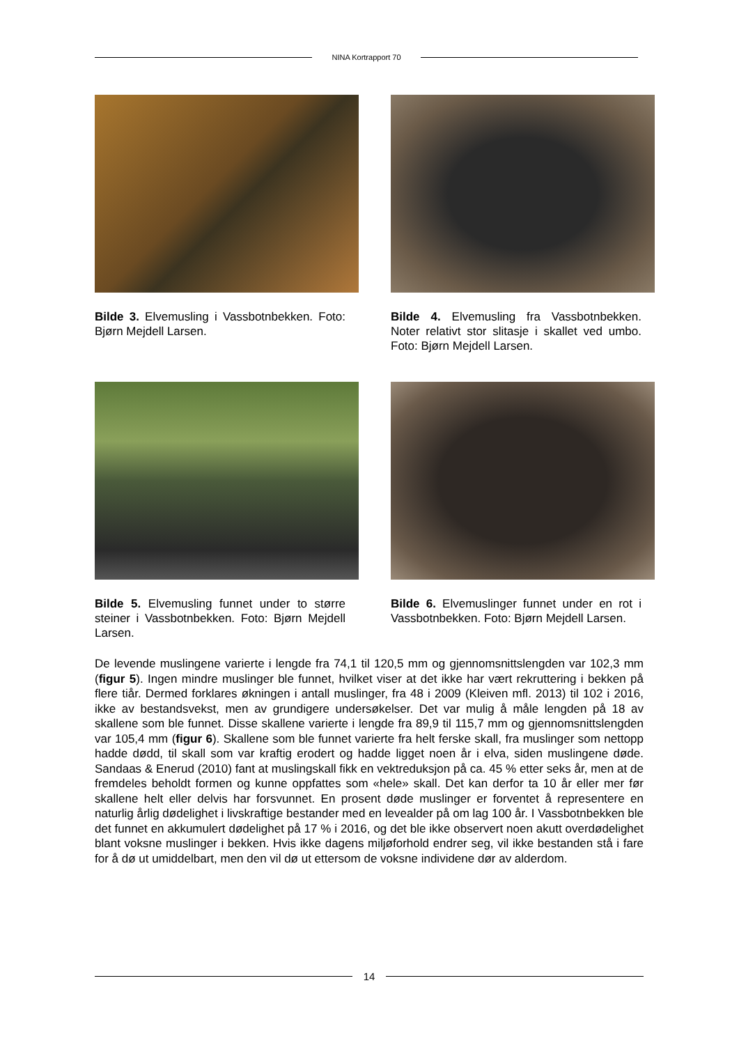NINA Kortrapport 70
Bilde 3. Elvemusling i Vassbotnbekken. Foto: Bjørn Mejdell Larsen.
Bilde 4. Elvemusling fra Vassbotnbekken. Noter relativt stor slitasje i skallet ved umbo. Foto: Bjørn Mejdell Larsen.
Bilde 5. Elvemusling funnet under to større steiner i Vassbotnbekken. Foto: Bjørn Mejdell Larsen.
Bilde 6. Elvemuslinger funnet under en rot i Vassbotnbekken. Foto: Bjørn Mejdell Larsen.
De levende muslingene varierte i lengde fra 74,1 til 120,5 mm og gjennomsnittslengden var 102,3 mm (figur 5). Ingen mindre muslinger ble funnet, hvilket viser at det ikke har vært rekruttering i bekken på flere tiår. Dermed forklares økningen i antall muslinger, fra 48 i 2009 (Kleiven mfl. 2013) til 102 i 2016, ikke av bestandsvekst, men av grundigere undersøkelser. Det var mulig å måle lengden på 18 av skallene som ble funnet. Disse skallene varierte i lengde fra 89,9 til 115,7 mm og gjennomsnittslengden var 105,4 mm (figur 6). Skallene som ble funnet varierte fra helt ferske skall, fra muslinger som nettopp hadde dødd, til skall som var kraftig erodert og hadde ligget noen år i elva, siden muslingene døde. Sandaas & Enerud (2010) fant at muslingskall fikk en vektreduksjon på ca. 45 % etter seks år, men at de fremdeles beholdt formen og kunne oppfattes som «hele» skall. Det kan derfor ta 10 år eller mer før skallene helt eller delvis har forsvunnet. En prosent døde muslinger er forventet å representere en naturlig årlig dødelighet i livskraftige bestander med en levealder på om lag 100 år. I Vassbotnbekken ble det funnet en akkumulert dødelighet på 17 % i 2016, og det ble ikke observert noen akutt overdødelighet blant voksne muslinger i bekken. Hvis ikke dagens miljøforhold endrer seg, vil ikke bestanden stå i fare for å dø ut umiddelbart, men den vil dø ut ettersom de voksne individene dør av alderdom.
14